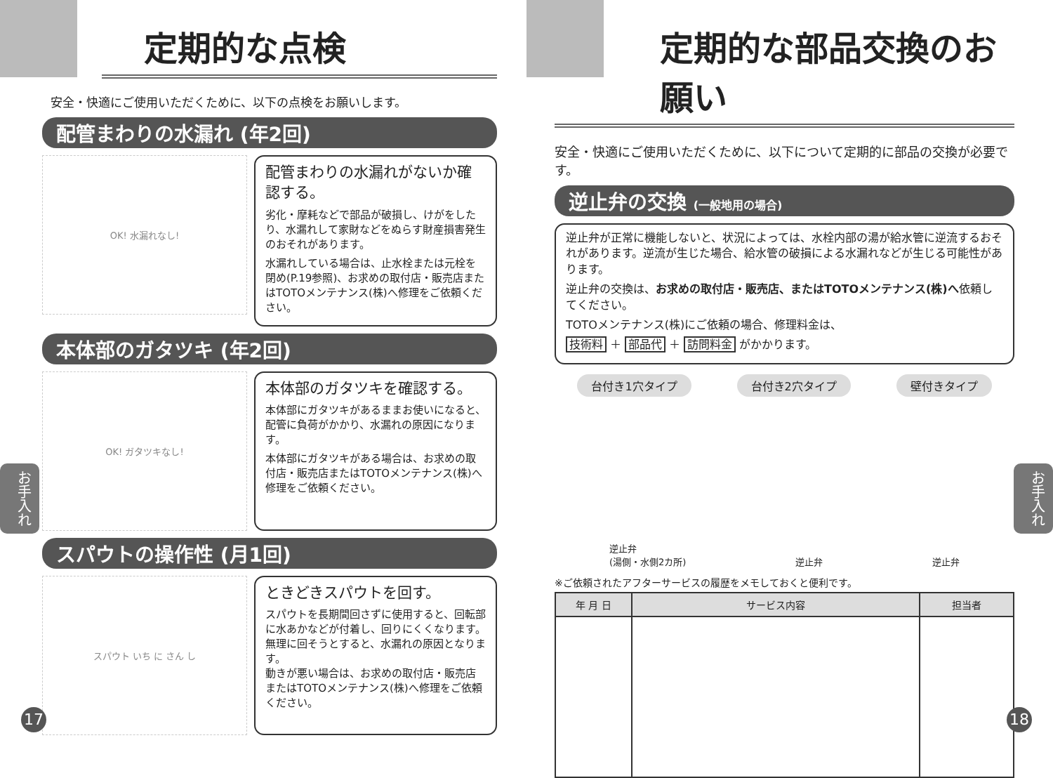定期的な点検
安全・快適にご使用いただくために、以下の点検をお願いします。
配管まわりの水漏れ (年2回)
OK! 水漏れなし!
配管まわりの水漏れがないか確認する。
劣化・摩耗などで部品が破損し、けがをしたり、水漏れして家財などをぬらす財産損害発生のおそれがあります。
水漏れしている場合は、止水栓または元栓を閉め(P.19参照)、お求めの取付店・販売店またはTOTOメンテナンス(株)へ修理をご依頼ください。
本体部のガタツキ (年2回)
OK! ガタツキなし!
本体部のガタツキを確認する。
本体部にガタツキがあるままお使いになると、配管に負荷がかかり、水漏れの原因になります。
本体部にガタツキがある場合は、お求めの取付店・販売店またはTOTOメンテナンス(株)へ修理をご依頼ください。
スパウトの操作性 (月1回)
スパウト いち に さん し
ときどきスパウトを回す。
スパウトを長期間回さずに使用すると、回転部に水あかなどが付着し、回りにくくなります。無理に回そうとすると、水漏れの原因となります。
動きが悪い場合は、お求めの取付店・販売店またはTOTOメンテナンス(株)へ修理をご依頼ください。
お手入れ
17
定期的な部品交換のお願い
安全・快適にご使用いただくために、以下について定期的に部品の交換が必要です。
逆止弁の交換 (一般地用の場合)
逆止弁が正常に機能しないと、状況によっては、水栓内部の湯が給水管に逆流するおそれがあります。逆流が生じた場合、給水管の破損による水漏れなどが生じる可能性があります。
逆止弁の交換は、お求めの取付店・販売店、またはTOTOメンテナンス(株)へ依頼してください。
TOTOメンテナンス(株)にご依頼の場合、修理料金は、
技術料 ＋ 部品代 ＋ 訪問料金 がかかります。
台付き1穴タイプ 台付き2穴タイプ 壁付きタイプ
逆止弁
(湯側・水側2カ所) 逆止弁 逆止弁
※ご依頼されたアフターサービスの履歴をメモしておくと便利です。
| 年 月 日 | サービス内容 | 担当者 |
| --- | --- | --- |
お手入れ
18